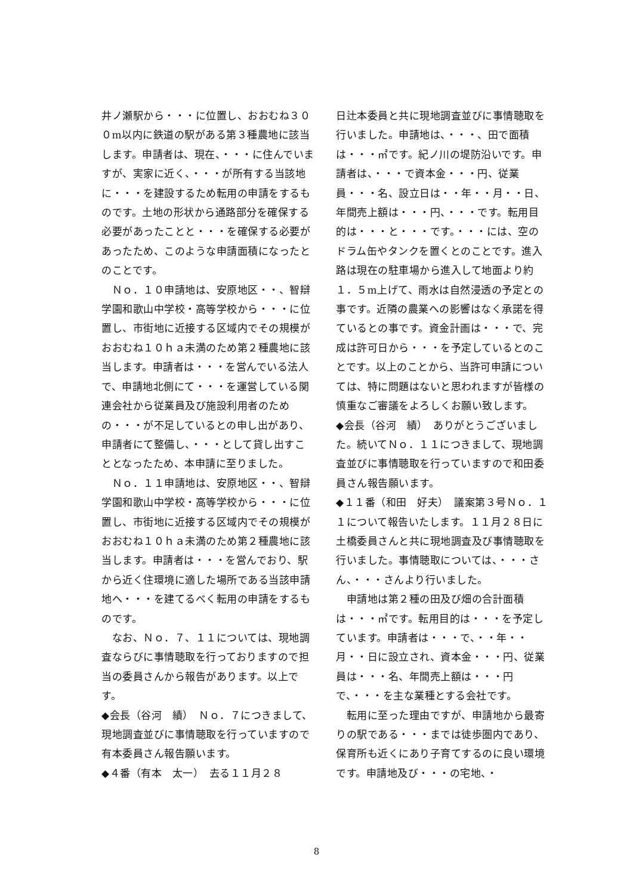井ノ瀬駅から・・・に位置し、おおむね３００m以内に鉄道の駅がある第３種農地に該当します。申請者は、現在、・・・に住んでいますが、実家に近く、・・・が所有する当該地に・・・を建設するため転用の申請をするものです。土地の形状から通路部分を確保する必要があったことと・・・を確保する必要があったため、このような申請面積になったとのことです。
　Ｎｏ．１０申請地は、安原地区・・、智辯学園和歌山中学校・高等学校から・・・に位置し、市街地に近接する区域内でその規模がおおむね１０ｈａ未満のため第２種農地に該当します。申請者は・・・を営んでいる法人で、申請地北側にて・・・を運営している関連会社から従業員及び施設利用者のための・・・が不足しているとの申し出があり、申請者にて整備し、・・・として貸し出すこととなったため、本申請に至りました。
　Ｎｏ．１１申請地は、安原地区・・、智辯学園和歌山中学校・高等学校から・・・に位置し、市街地に近接する区域内でその規模がおおむね１０ｈａ未満のため第２種農地に該当します。申請者は・・・を営んでおり、駅から近く住環境に適した場所である当該申請地へ・・・を建てるべく転用の申請をするものです。
　なお、Ｎｏ．７、１１については、現地調査ならびに事情聴取を行っておりますので担当の委員さんから報告があります。以上です。
◆会長（谷河　績）　Ｎｏ．７につきまして、現地調査並びに事情聴取を行っていますので有本委員さん報告願います。
◆４番（有本　太一）　去る１１月２８
日辻本委員と共に現地調査並びに事情聴取を行いました。申請地は、・・・、田で面積は・・・㎡です。紀ノ川の堤防沿いです。申請者は、・・・で資本金・・・円、従業員・・・名、設立日は・・年・・月・・日、年間売上額は・・・円、・・・です。転用目的は・・・と・・・です。・・・には、空のドラム缶やタンクを置くとのことです。進入路は現在の駐車場から進入して地面より約１．５m上げて、雨水は自然浸透の予定との事です。近隣の農業への影響はなく承諾を得ているとの事です。資金計画は・・・で、完成は許可日から・・・を予定しているとのことです。以上のことから、当許可申請については、特に問題はないと思われますが皆様の慎重なご審議をよろしくお願い致します。
◆会長（谷河　績）　ありがとうございました。続いてＮｏ．１１につきまして、現地調査並びに事情聴取を行っていますので和田委員さん報告願います。
◆１１番（和田　好夫）　議案第３号Ｎｏ．１１について報告いたします。１１月２８日に土橋委員さんと共に現地調査及び事情聴取を行いました。事情聴取については、・・・さん、・・・さんより行いました。
　申請地は第２種の田及び畑の合計面積は・・・㎡です。転用目的は・・・を予定しています。申請者は・・・で、・・年・・月・・日に設立され、資本金・・・円、従業員は・・・名、年間売上額は・・・円で、・・・を主な業種とする会社です。
　転用に至った理由ですが、申請地から最寄りの駅である・・・までは徒歩圏内であり、保育所も近くにあり子育てするのに良い環境です。申請地及び・・・の宅地、・
8